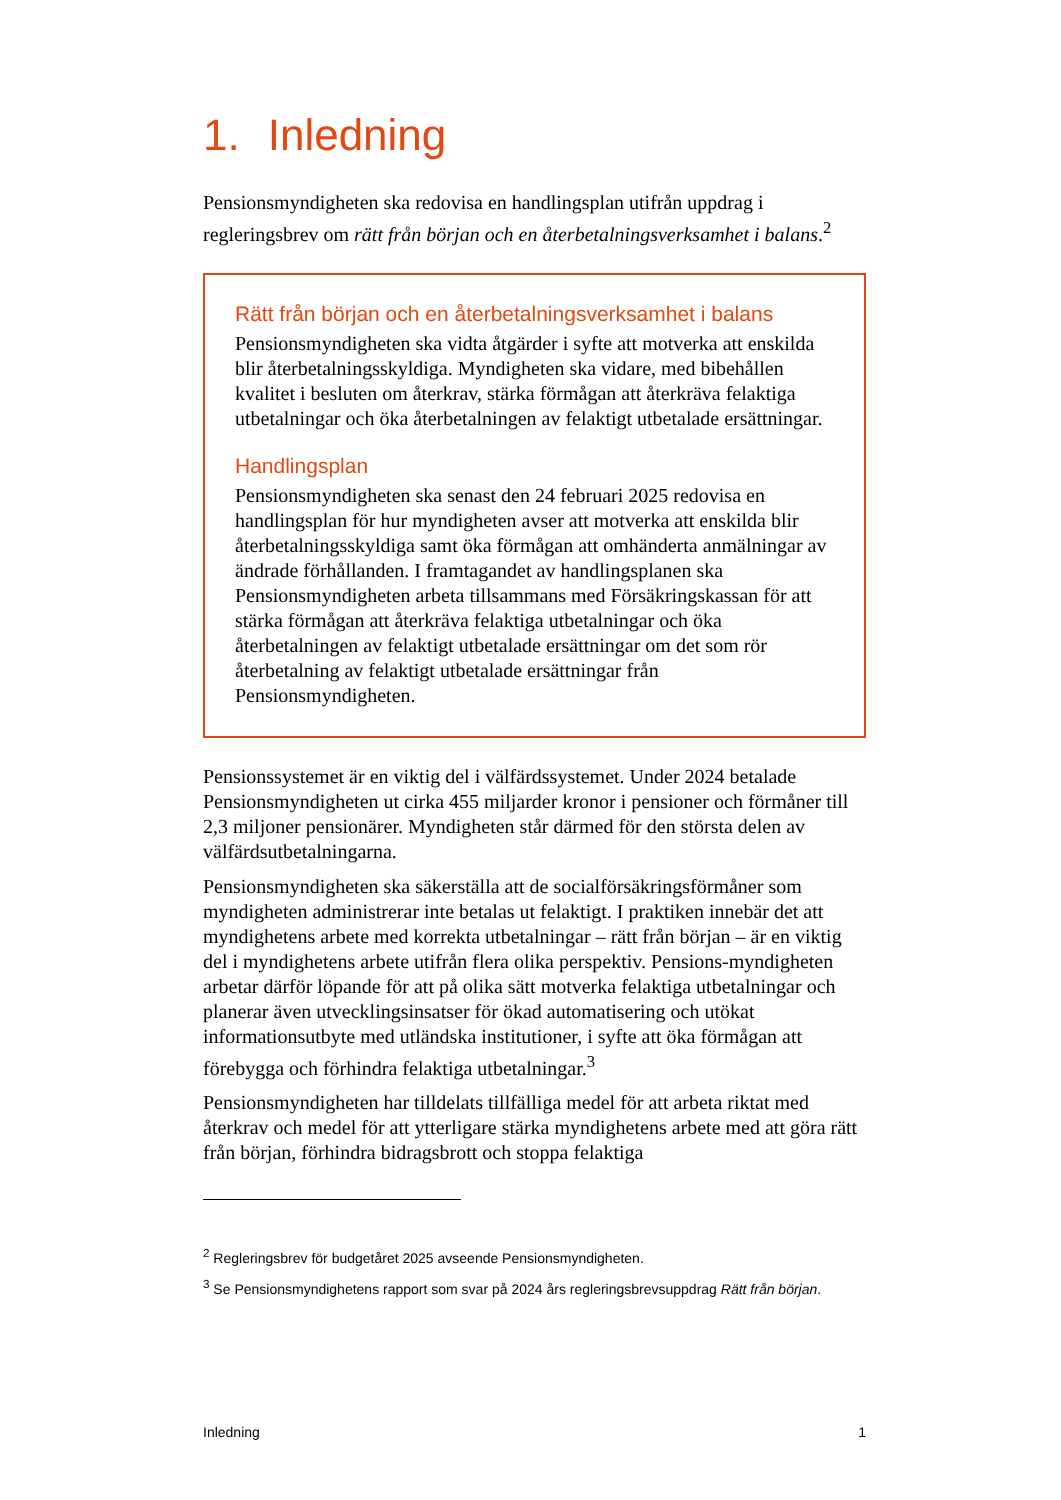1. Inledning
Pensionsmyndigheten ska redovisa en handlingsplan utifrån uppdrag i regleringsbrev om rätt från början och en återbetalningsverksamhet i balans.<sup>2</sup>
Rätt från början och en återbetalningsverksamhet i balans
Pensionsmyndigheten ska vidta åtgärder i syfte att motverka att enskilda blir återbetalningsskyldiga. Myndigheten ska vidare, med bibehållen kvalitet i besluten om återkrav, stärka förmågan att återkräva felaktiga utbetalningar och öka återbetalningen av felaktigt utbetalade ersättningar.
Handlingsplan
Pensionsmyndigheten ska senast den 24 februari 2025 redovisa en handlingsplan för hur myndigheten avser att motverka att enskilda blir återbetalningsskyldiga samt öka förmågan att omhänderta anmälningar av ändrade förhållanden. I framtagandet av handlingsplanen ska Pensionsmyndigheten arbeta tillsammans med Försäkringskassan för att stärka förmågan att återkräva felaktiga utbetalningar och öka återbetalningen av felaktigt utbetalade ersättningar om det som rör återbetalning av felaktigt utbetalade ersättningar från Pensionsmyndigheten.
Pensionssystemet är en viktig del i välfärdssystemet. Under 2024 betalade Pensionsmyndigheten ut cirka 455 miljarder kronor i pensioner och förmåner till 2,3 miljoner pensionärer. Myndigheten står därmed för den största delen av välfärdsutbetalningarna.
Pensionsmyndigheten ska säkerställa att de socialförsäkringsförmåner som myndigheten administrerar inte betalas ut felaktigt. I praktiken innebär det att myndighetens arbete med korrekta utbetalningar – rätt från början – är en viktig del i myndighetens arbete utifrån flera olika perspektiv. Pensions-myndigheten arbetar därför löpande för att på olika sätt motverka felaktiga utbetalningar och planerar även utvecklingsinsatser för ökad automatisering och utökat informationsutbyte med utländska institutioner, i syfte att öka förmågan att förebygga och förhindra felaktiga utbetalningar.<sup>3</sup>
Pensionsmyndigheten har tilldelats tillfälliga medel för att arbeta riktat med återkrav och medel för att ytterligare stärka myndighetens arbete med att göra rätt från början, förhindra bidragsbrott och stoppa felaktiga
<sup>2</sup> Regleringsbrev för budgetåret 2025 avseende Pensionsmyndigheten.
<sup>3</sup> Se Pensionsmyndighetens rapport som svar på 2024 års regleringsbrevsuppdrag Rätt från början.
Inledning 1